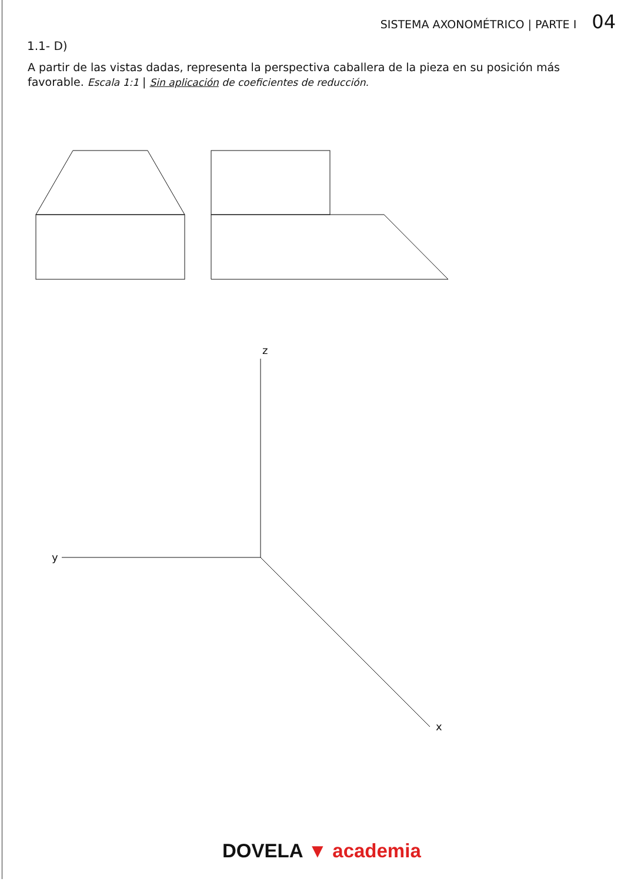SISTEMA AXONOMÉTRICO | PARTE I 04
1.1- D)
A partir de las vistas dadas, representa la perspectiva caballera de la pieza en su posición más favorable. Escala 1:1 | Sin aplicación de coeficientes de reducción.
z
y
x
DOVELA ▼ academia